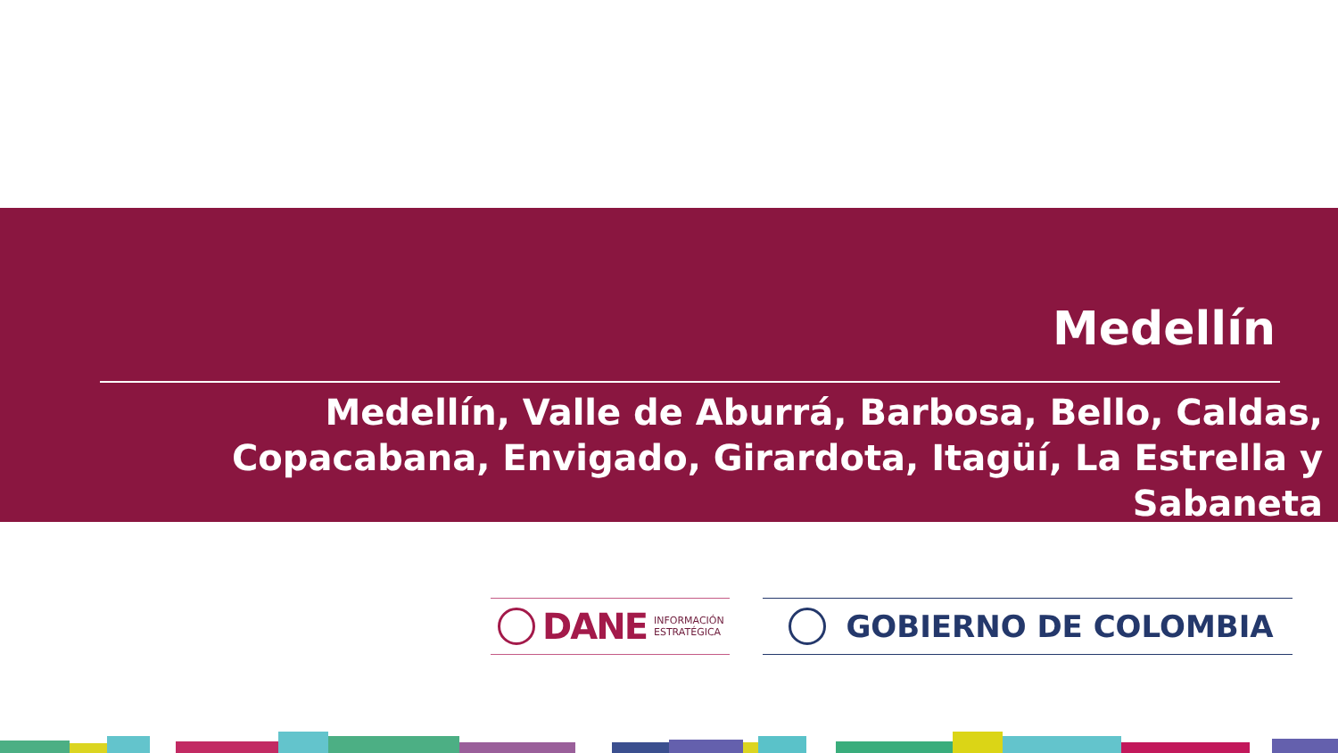Medellín
Medellín, Valle de Aburrá, Barbosa, Bello, Caldas, Copacabana, Envigado, Girardota, Itagüí, La Estrella y Sabaneta
DANE INFORMACIÓN
ESTRATÉGICA
GOBIERNO DE COLOMBIA